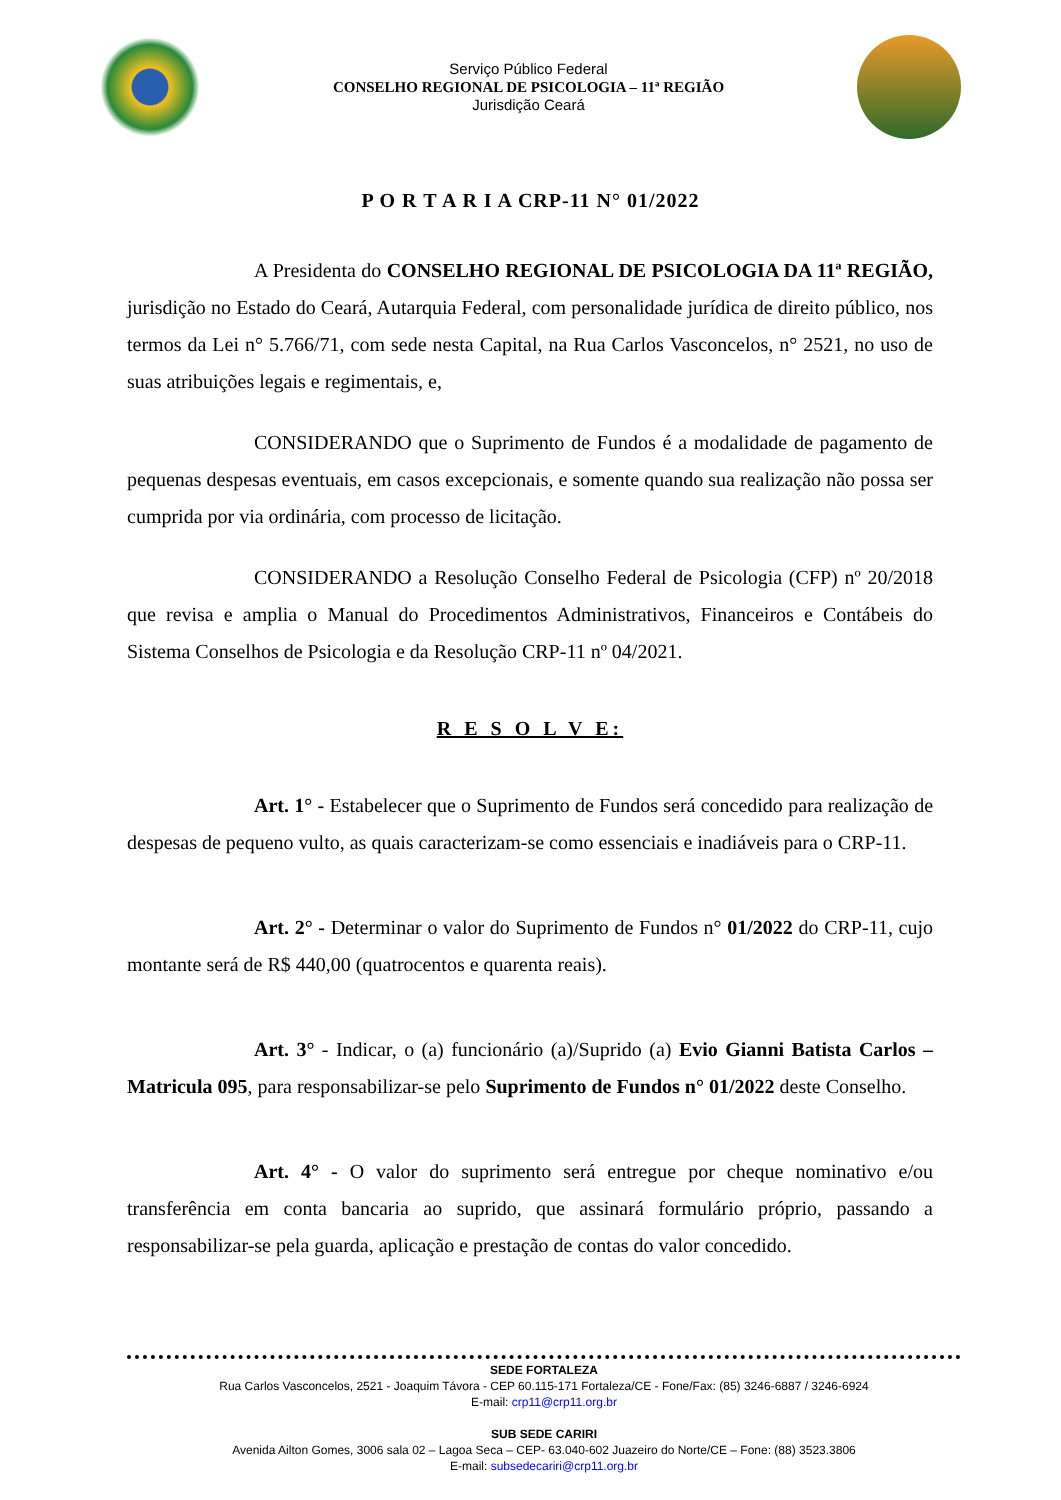Serviço Público Federal
CONSELHO REGIONAL DE PSICOLOGIA – 11ª REGIÃO
Jurisdição Ceará
P O R T A R I A CRP-11 N° 01/2022
A Presidenta do CONSELHO REGIONAL DE PSICOLOGIA DA 11ª REGIÃO, jurisdição no Estado do Ceará, Autarquia Federal, com personalidade jurídica de direito público, nos termos da Lei n° 5.766/71, com sede nesta Capital, na Rua Carlos Vasconcelos, n° 2521, no uso de suas atribuições legais e regimentais, e,
CONSIDERANDO que o Suprimento de Fundos é a modalidade de pagamento de pequenas despesas eventuais, em casos excepcionais, e somente quando sua realização não possa ser cumprida por via ordinária, com processo de licitação.
CONSIDERANDO a Resolução Conselho Federal de Psicologia (CFP) nº 20/2018 que revisa e amplia o Manual do Procedimentos Administrativos, Financeiros e Contábeis do Sistema Conselhos de Psicologia e da Resolução CRP-11 nº 04/2021.
R E S O L V E:
Art. 1° - Estabelecer que o Suprimento de Fundos será concedido para realização de despesas de pequeno vulto, as quais caracterizam-se como essenciais e inadiáveis para o CRP-11.
Art. 2° - Determinar o valor do Suprimento de Fundos n° 01/2022 do CRP-11, cujo montante será de R$ 440,00 (quatrocentos e quarenta reais).
Art. 3° - Indicar, o (a) funcionário (a)/Suprido (a) Evio Gianni Batista Carlos – Matricula 095, para responsabilizar-se pelo Suprimento de Fundos n° 01/2022 deste Conselho.
Art. 4° - O valor do suprimento será entregue por cheque nominativo e/ou transferência em conta bancaria ao suprido, que assinará formulário próprio, passando a responsabilizar-se pela guarda, aplicação e prestação de contas do valor concedido.
SEDE FORTALEZA
Rua Carlos Vasconcelos, 2521 - Joaquim Távora - CEP 60.115-171 Fortaleza/CE - Fone/Fax: (85) 3246-6887 / 3246-6924
E-mail: crp11@crp11.org.br
SUB SEDE CARIRI
Avenida Ailton Gomes, 3006 sala 02 – Lagoa Seca – CEP- 63.040-602 Juazeiro do Norte/CE – Fone: (88) 3523.3806
E-mail: subsedecariri@crp11.org.br